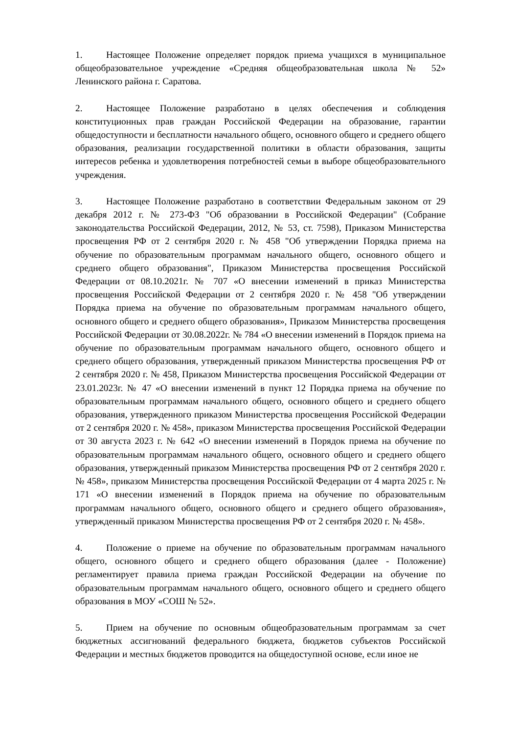1. Настоящее Положение определяет порядок приема учащихся в муниципальное общеобразовательное учреждение «Средняя общеобразовательная школа № 52» Ленинского района г. Саратова.
2. Настоящее Положение разработано в целях обеспечения и соблюдения конституционных прав граждан Российской Федерации на образование, гарантии общедоступности и бесплатности начального общего, основного общего и среднего общего образования, реализации государственной политики в области образования, защиты интересов ребенка и удовлетворения потребностей семьи в выборе общеобразовательного учреждения.
3. Настоящее Положение разработано в соответствии Федеральным законом от 29 декабря 2012 г. № 273-ФЗ "Об образовании в Российской Федерации" (Собрание законодательства Российской Федерации, 2012, № 53, ст. 7598), Приказом Министерства просвещения РФ от 2 сентября 2020 г. № 458 "Об утверждении Порядка приема на обучение по образовательным программам начального общего, основного общего и среднего общего образования", Приказом Министерства просвещения Российской Федерации от 08.10.2021г. № 707 «О внесении изменений в приказ Министерства просвещения Российской Федерации от 2 сентября 2020 г. № 458 "Об утверждении Порядка приема на обучение по образовательным программам начального общего, основного общего и среднего общего образования», Приказом Министерства просвещения Российской Федерации от 30.08.2022г. № 784 «О внесении изменений в Порядок приема на обучение по образовательным программам начального общего, основного общего и среднего общего образования, утвержденный приказом Министерства просвещения РФ от 2 сентября 2020 г. № 458, Приказом Министерства просвещения Российской Федерации от 23.01.2023г. № 47 «О внесении изменений в пункт 12 Порядка приема на обучение по образовательным программам начального общего, основного общего и среднего общего образования, утвержденного приказом Министерства просвещения Российской Федерации от 2 сентября 2020 г. № 458», приказом Министерства просвещения Российской Федерации от 30 августа 2023 г. № 642 «О внесении изменений в Порядок приема на обучение по образовательным программам начального общего, основного общего и среднего общего образования, утвержденный приказом Министерства просвещения РФ от 2 сентября 2020 г. № 458», приказом Министерства просвещения Российской Федерации от 4 марта 2025 г. № 171 «О внесении изменений в Порядок приема на обучение по образовательным программам начального общего, основного общего и среднего общего образования», утвержденный приказом Министерства просвещения РФ от 2 сентября 2020 г. № 458».
4. Положение о приеме на обучение по образовательным программам начального общего, основного общего и среднего общего образования (далее - Положение) регламентирует правила приема граждан Российской Федерации на обучение по образовательным программам начального общего, основного общего и среднего общего образования в МОУ «СОШ № 52».
5. Прием на обучение по основным общеобразовательным программам за счет бюджетных ассигнований федерального бюджета, бюджетов субъектов Российской Федерации и местных бюджетов проводится на общедоступной основе, если иное не